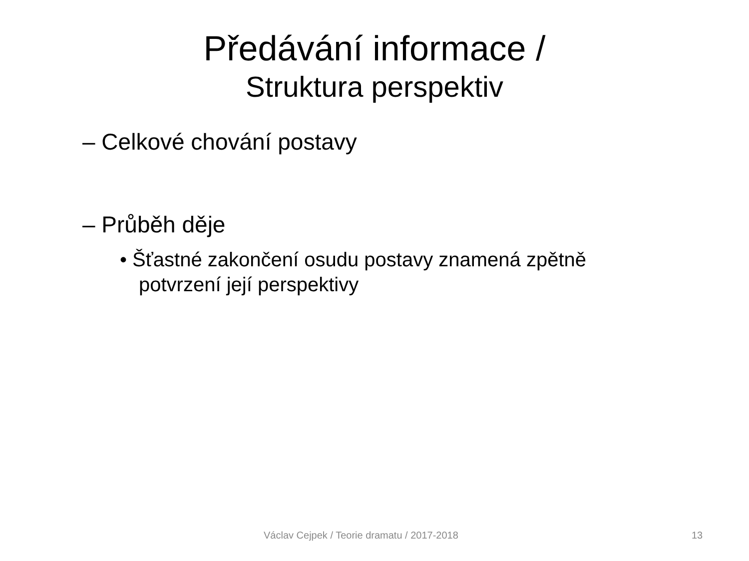Předávání informace /
Struktura perspektiv
– Celkové chování postavy
– Průběh děje
• Šťastné zakončení osudu postavy znamená zpětně potvrzení její perspektivy
Václav Cejpek / Teorie dramatu / 2017-2018 13